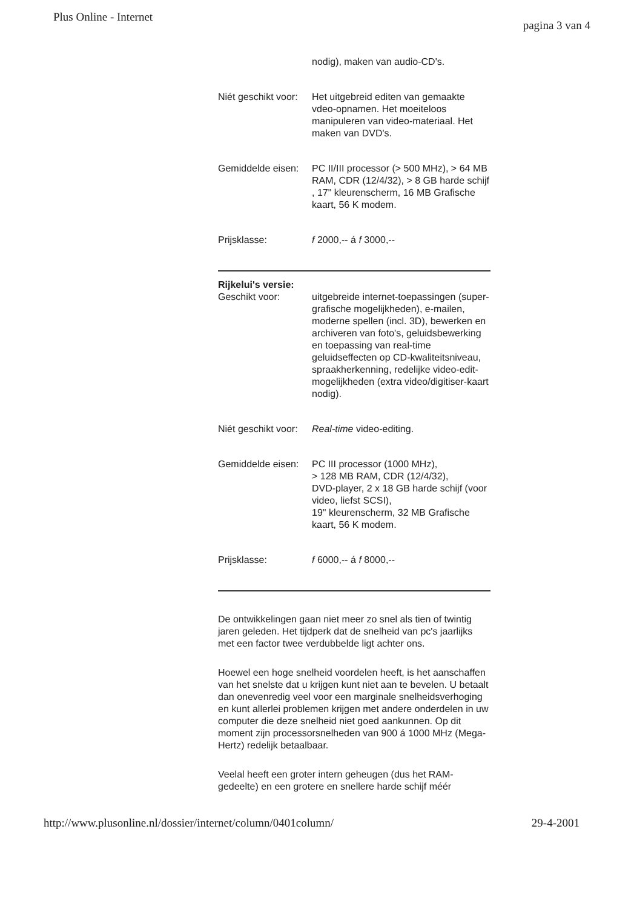Plus Online - Internet
pagina 3 van 4
nodig), maken van audio-CD's.
Niét geschikt voor:
Het uitgebreid editen van gemaakte vdeo-opnamen. Het moeiteloos manipuleren van video-materiaal. Het maken van DVD's.
Gemiddelde eisen:
PC II/III processor (> 500 MHz), > 64 MB RAM, CDR (12/4/32), > 8 GB harde schijf , 17" kleurenscherm, 16 MB Grafische kaart, 56 K modem.
Prijsklasse: f 2000,-- á f 3000,--
Rijkelui's versie:
Geschikt voor: uitgebreide internet-toepassingen (super-grafische mogelijkheden), e-mailen, moderne spellen (incl. 3D), bewerken en archiveren van foto's, geluidsbewerking en toepassing van real-time geluidseffecten op CD-kwaliteitsniveau, spraakherkenning, redelijke video-edit-mogelijkheden (extra video/digitiser-kaart nodig).
Niét geschikt voor:
Real-time video-editing.
Gemiddelde eisen:
PC III processor (1000 MHz),
> 128 MB RAM, CDR (12/4/32),
DVD-player, 2 x 18 GB harde schijf (voor video, liefst SCSI),
19" kleurenscherm, 32 MB Grafische kaart, 56 K modem.
Prijsklasse: f 6000,-- á f 8000,--
De ontwikkelingen gaan niet meer zo snel als tien of twintig jaren geleden. Het tijdperk dat de snelheid van pc's jaarlijks met een factor twee verdubbelde ligt achter ons.
Hoewel een hoge snelheid voordelen heeft, is het aanschaffen van het snelste dat u krijgen kunt niet aan te bevelen. U betaalt dan onevenredig veel voor een marginale snelheidsverhoging en kunt allerlei problemen krijgen met andere onderdelen in uw computer die deze snelheid niet goed aankunnen. Op dit moment zijn processorsnelheden van 900 á 1000 MHz (Mega-Hertz) redelijk betaalbaar.
Veelal heeft een groter intern geheugen (dus het RAM-gedeelte) en een grotere en snellere harde schijf méér
http://www.plusonline.nl/dossier/internet/column/0401column/
29-4-2001